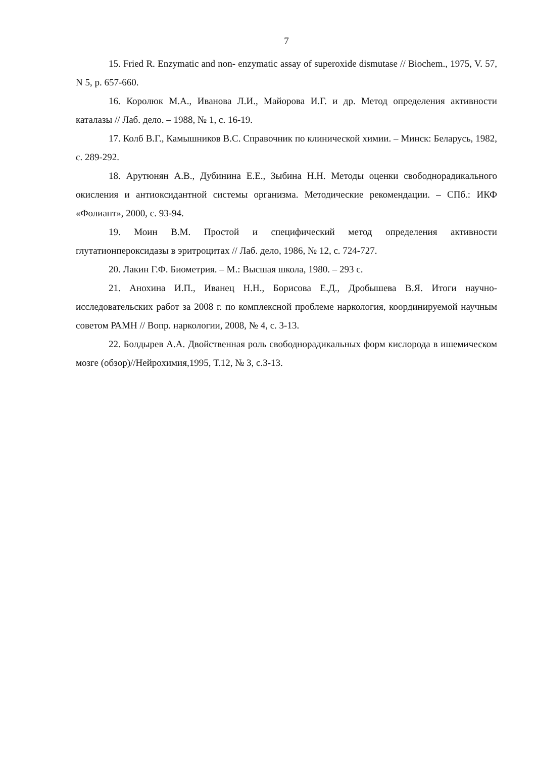7
15. Fried R. Enzymatic and non- enzymatic assay of superoxide dismutase // Biochem., 1975, V. 57, N 5, p. 657-660.
16. Королюк М.А., Иванова Л.И., Майорова И.Г. и др. Метод определения активности каталазы // Лаб. дело. – 1988, № 1, с. 16-19.
17. Колб В.Г., Камышников В.С. Справочник по клинической химии. – Минск: Беларусь, 1982, с. 289-292.
18. Арутюнян А.В., Дубинина Е.Е., Зыбина Н.Н. Методы оценки свободнорадикального окисления и антиоксидантной системы организма. Методические рекомендации. – СПб.: ИКФ «Фолиант», 2000, с. 93-94.
19. Моин В.М. Простой и специфический метод определения активности глутатионпероксидазы в эритроцитах // Лаб. дело, 1986, № 12, с. 724-727.
20. Лакин Г.Ф. Биометрия. – М.: Высшая школа, 1980. – 293 с.
21. Анохина И.П., Иванец Н.Н., Борисова Е.Д., Дробышева В.Я. Итоги научно-исследовательских работ за 2008 г. по комплексной проблеме наркология, координируемой научным советом РАМН // Вопр. наркологии, 2008, № 4, с. 3-13.
22. Болдырев А.А. Двойственная роль свободнорадикальных форм кислорода в ишемическом мозге (обзор)//Нейрохимия,1995, Т.12, № 3, с.3-13.